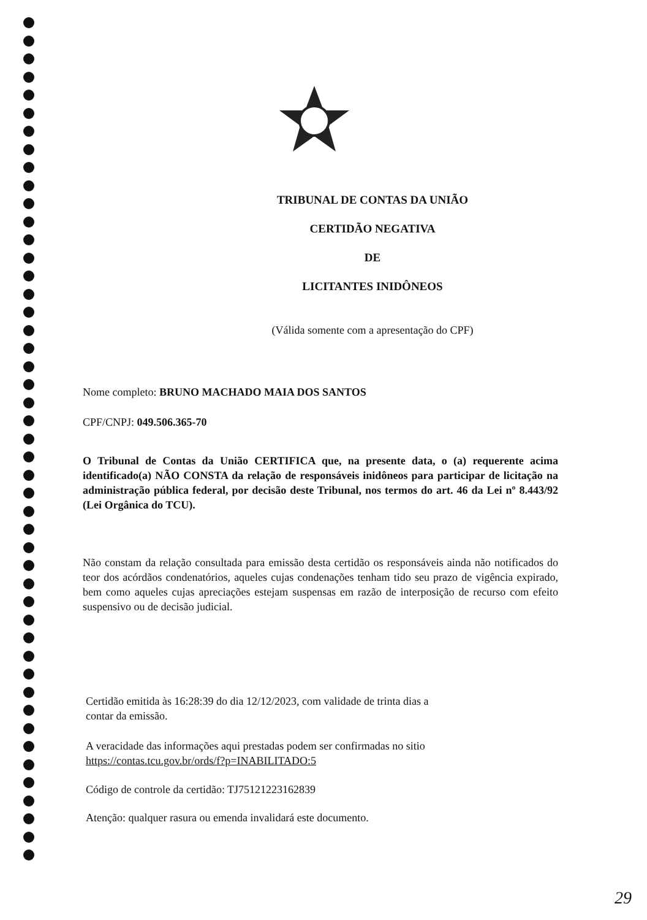TRIBUNAL DE CONTAS DA UNIÃO
CERTIDÃO NEGATIVA
DE
LICITANTES INIDÔNEOS
(Válida somente com a apresentação do CPF)
Nome completo: BRUNO MACHADO MAIA DOS SANTOS
CPF/CNPJ: 049.506.365-70
O Tribunal de Contas da União CERTIFICA que, na presente data, o (a) requerente acima identificado(a) NÃO CONSTA da relação de responsáveis inidôneos para participar de licitação na administração pública federal, por decisão deste Tribunal, nos termos do art. 46 da Lei nº 8.443/92 (Lei Orgânica do TCU).
Não constam da relação consultada para emissão desta certidão os responsáveis ainda não notificados do teor dos acórdãos condenatórios, aqueles cujas condenações tenham tido seu prazo de vigência expirado, bem como aqueles cujas apreciações estejam suspensas em razão de interposição de recurso com efeito suspensivo ou de decisão judicial.
Certidão emitida às 16:28:39 do dia 12/12/2023, com validade de trinta dias a contar da emissão.
A veracidade das informações aqui prestadas podem ser confirmadas no sitio https://contas.tcu.gov.br/ords/f?p=INABILITADO:5
Código de controle da certidão: TJ75121223162839
Atenção: qualquer rasura ou emenda invalidará este documento.
29